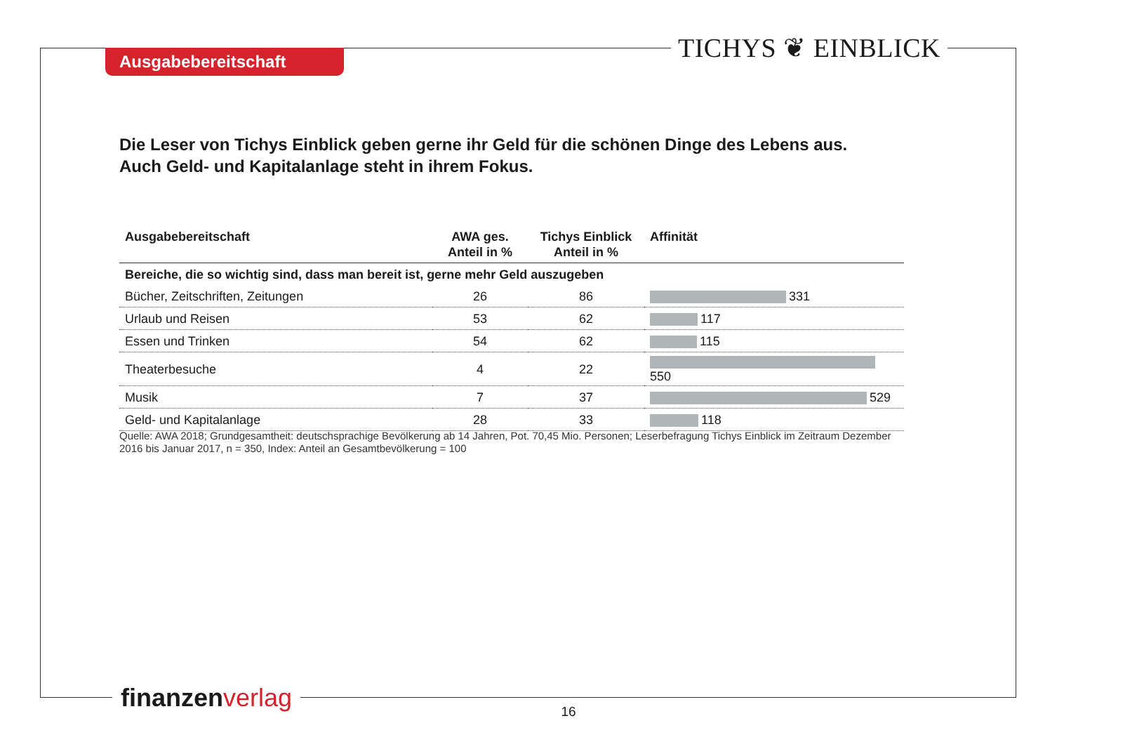Ausgabebereitschaft TICHYS ❦ EINBLICK
Die Leser von Tichys Einblick geben gerne ihr Geld für die schönen Dinge des Lebens aus.
Auch Geld- und Kapitalanlage steht in ihrem Fokus.
| Ausgabebereitschaft | AWA ges. Anteil in % | Tichys Einblick Anteil in % | Affinität |
| --- | --- | --- | --- |
| Bereiche, die so wichtig sind, dass man bereit ist, gerne mehr Geld auszugeben | | | |
| Bücher, Zeitschriften, Zeitungen | 26 | 86 | 331 |
| Urlaub und Reisen | 53 | 62 | 117 |
| Essen und Trinken | 54 | 62 | 115 |
| Theaterbesuche | 4 | 22 | 550 |
| Musik | 7 | 37 | 529 |
| Geld- und Kapitalanlage | 28 | 33 | 118 |
Quelle: AWA 2018; Grundgesamtheit: deutschsprachige Bevölkerung ab 14 Jahren, Pot. 70,45 Mio. Personen; Leserbefragung Tichys Einblick im Zeitraum Dezember 2016 bis Januar 2017, n = 350, Index: Anteil an Gesamtbevölkerung = 100
finanzen verlag
16